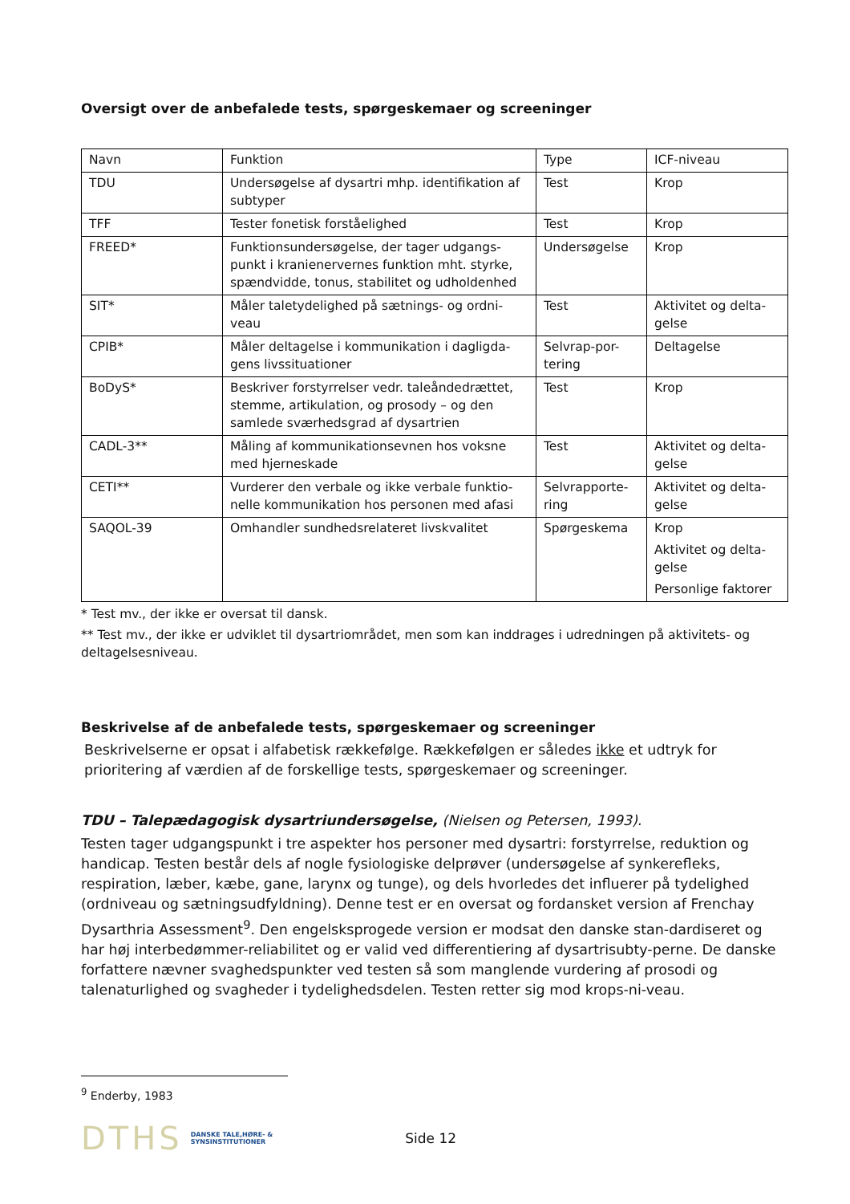Oversigt over de anbefalede tests, spørgeskemaer og screeninger
| Navn | Funktion | Type | ICF-niveau |
| --- | --- | --- | --- |
| TDU | Undersøgelse af dysartri mhp. identifikation af subtyper | Test | Krop |
| TFF | Tester fonetisk forståelighed | Test | Krop |
| FREED* | Funktionsundersøgelse, der tager udgangs-punkt i kranienervernes funktion mht. styrke, spændvidde, tonus, stabilitet og udholdenhed | Undersøgelse | Krop |
| SIT* | Måler taletydelighed på sætnings- og ordni-veau | Test | Aktivitet og delta-gelse |
| CPIB* | Måler deltagelse i kommunikation i dagligda-gens livssituationer | Selvrap-por-tering | Deltagelse |
| BoDyS* | Beskriver forstyrrelser vedr. taleåndedrættet, stemme, artikulation, og prosody – og den samlede sværhedsgrad af dysartrien | Test | Krop |
| CADL-3** | Måling af kommunikationsevnen hos voksne med hjerneskade | Test | Aktivitet og delta-gelse |
| CETI** | Vurderer den verbale og ikke verbale funktio-nelle kommunikation hos personen med afasi | Selvrapporte-ring | Aktivitet og delta-gelse |
| SAQOL-39 | Omhandler sundhedsrelateret livskvalitet | Spørgeskema | Krop Aktivitet og delta-gelse Personlige faktorer |
* Test mv., der ikke er oversat til dansk.
** Test mv., der ikke er udviklet til dysartriområdet, men som kan inddrages i udredningen på aktivitets- og deltagelsesniveau.
Beskrivelse af de anbefalede tests, spørgeskemaer og screeninger
Beskrivelserne er opsat i alfabetisk rækkefølge. Rækkefølgen er således ikke et udtryk for prioritering af værdien af de forskellige tests, spørgeskemaer og screeninger.
TDU – Talepædagogisk dysartriundersøgelse, (Nielsen og Petersen, 1993).
Testen tager udgangspunkt i tre aspekter hos personer med dysartri: forstyrrelse, reduktion og handicap. Testen består dels af nogle fysiologiske delprøver (undersøgelse af synkerefleks, respiration, læber, kæbe, gane, larynx og tunge), og dels hvorledes det influerer på tydelighed (ordniveau og sætningsudfyldning). Denne test er en oversat og fordansket version af Frenchay Dysarthria Assessment<sup>9</sup>. Den engelsksprogede version er modsat den danske stan-dardiseret og har høj interbedømmer-reliabilitet og er valid ved differentiering af dysartrisubty-perne. De danske forfattere nævner svaghedspunkter ved testen så som manglende vurdering af prosodi og talenaturlighed og svagheder i tydelighedsdelen. Testen retter sig mod krops-ni-veau.
<sup>9</sup> Enderby, 1983
DTHS DANSKE TALE,HØRE- &
SYNSINSTITUTIONER Side 12